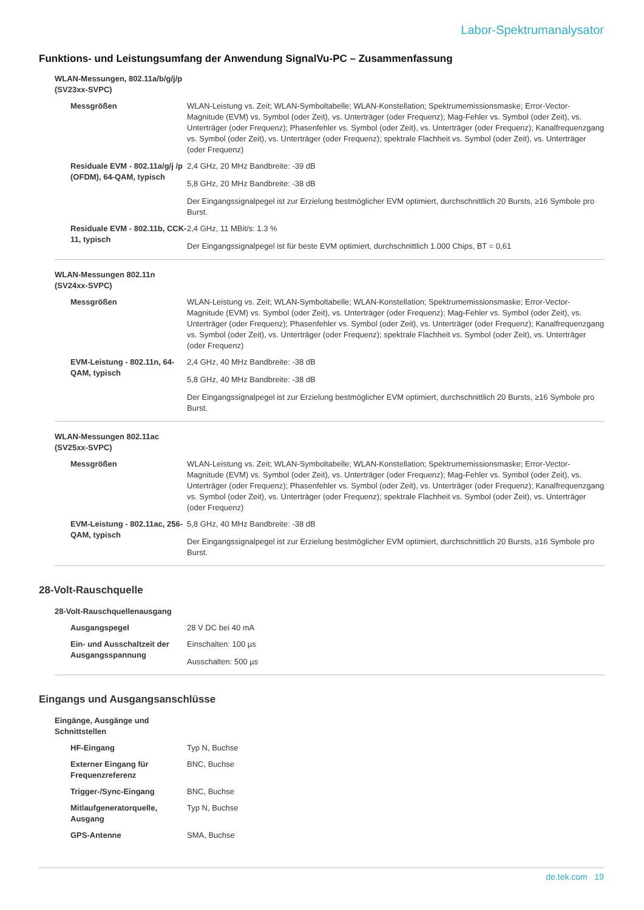Labor-Spektrumanalysator
Funktions- und Leistungsumfang der Anwendung SignalVu-PC – Zusammenfassung
| WLAN-Messungen, 802.11a/b/g/j/p (SV23xx-SVPC) | |
| Messgrößen | WLAN-Leistung vs. Zeit; WLAN-Symboltabelle; WLAN-Konstellation; Spektrumemissionsmaske; Error-Vector-Magnitude (EVM) vs. Symbol (oder Zeit), vs. Unterträger (oder Frequenz); Mag-Fehler vs. Symbol (oder Zeit), vs. Unterträger (oder Frequenz); Phasenfehler vs. Symbol (oder Zeit), vs. Unterträger (oder Frequenz); Kanalfrequenzgang vs. Symbol (oder Zeit), vs. Unterträger (oder Frequenz); spektrale Flachheit vs. Symbol (oder Zeit), vs. Unterträger (oder Frequenz) |
| Residuale EVM - 802.11a/g/j /p (OFDM), 64-QAM, typisch | 2,4 GHz, 20 MHz Bandbreite: -39 dB 5,8 GHz, 20 MHz Bandbreite: -38 dB Der Eingangssignalpegel ist zur Erzielung bestmöglicher EVM optimiert, durchschnittlich 20 Bursts, ≥16 Symbole pro Burst. |
| Residuale EVM - 802.11b, CCK-11, typisch | 2,4 GHz, 11 MBit/s: 1.3 % Der Eingangssignalpegel ist für beste EVM optimiert, durchschnittlich 1.000 Chips, BT = 0,61 |
| WLAN-Messungen 802.11n (SV24xx-SVPC) | |
| Messgrößen | WLAN-Leistung vs. Zeit; WLAN-Symboltabelle; WLAN-Konstellation; Spektrumemissionsmaske; Error-Vector-Magnitude (EVM) vs. Symbol (oder Zeit), vs. Unterträger (oder Frequenz); Mag-Fehler vs. Symbol (oder Zeit), vs. Unterträger (oder Frequenz); Phasenfehler vs. Symbol (oder Zeit), vs. Unterträger (oder Frequenz); Kanalfrequenzgang vs. Symbol (oder Zeit), vs. Unterträger (oder Frequenz); spektrale Flachheit vs. Symbol (oder Zeit), vs. Unterträger (oder Frequenz) |
| EVM-Leistung - 802.11n, 64-QAM, typisch | 2,4 GHz, 40 MHz Bandbreite: -38 dB 5,8 GHz, 40 MHz Bandbreite: -38 dB Der Eingangssignalpegel ist zur Erzielung bestmöglicher EVM optimiert, durchschnittlich 20 Bursts, ≥16 Symbole pro Burst. |
| WLAN-Messungen 802.11ac (SV25xx-SVPC) | |
| Messgrößen | WLAN-Leistung vs. Zeit; WLAN-Symboltabelle; WLAN-Konstellation; Spektrumemissionsmaske; Error-Vector-Magnitude (EVM) vs. Symbol (oder Zeit), vs. Unterträger (oder Frequenz); Mag-Fehler vs. Symbol (oder Zeit), vs. Unterträger (oder Frequenz); Phasenfehler vs. Symbol (oder Zeit), vs. Unterträger (oder Frequenz); Kanalfrequenzgang vs. Symbol (oder Zeit), vs. Unterträger (oder Frequenz); spektrale Flachheit vs. Symbol (oder Zeit), vs. Unterträger (oder Frequenz) |
| EVM-Leistung - 802.11ac, 256-QAM, typisch | 5,8 GHz, 40 MHz Bandbreite: -38 dB Der Eingangssignalpegel ist zur Erzielung bestmöglicher EVM optimiert, durchschnittlich 20 Bursts, ≥16 Symbole pro Burst. |
28-Volt-Rauschquelle
| 28-Volt-Rauschquellenausgang | |
| Ausgangspegel | 28 V DC bei 40 mA |
| Ein- und Ausschaltzeit der Ausgangsspannung | Einschalten: 100 µs Ausschalten: 500 µs |
Eingangs und Ausgangsanschlüsse
| Eingänge, Ausgänge und Schnittstellen | |
| HF-Eingang | Typ N, Buchse |
| Externer Eingang für Frequenzreferenz | BNC, Buchse |
| Trigger-/Sync-Eingang | BNC, Buchse |
| Mitlaufgeneratorquelle, Ausgang | Typ N, Buchse |
| GPS-Antenne | SMA, Buchse |
de.tek.com 19